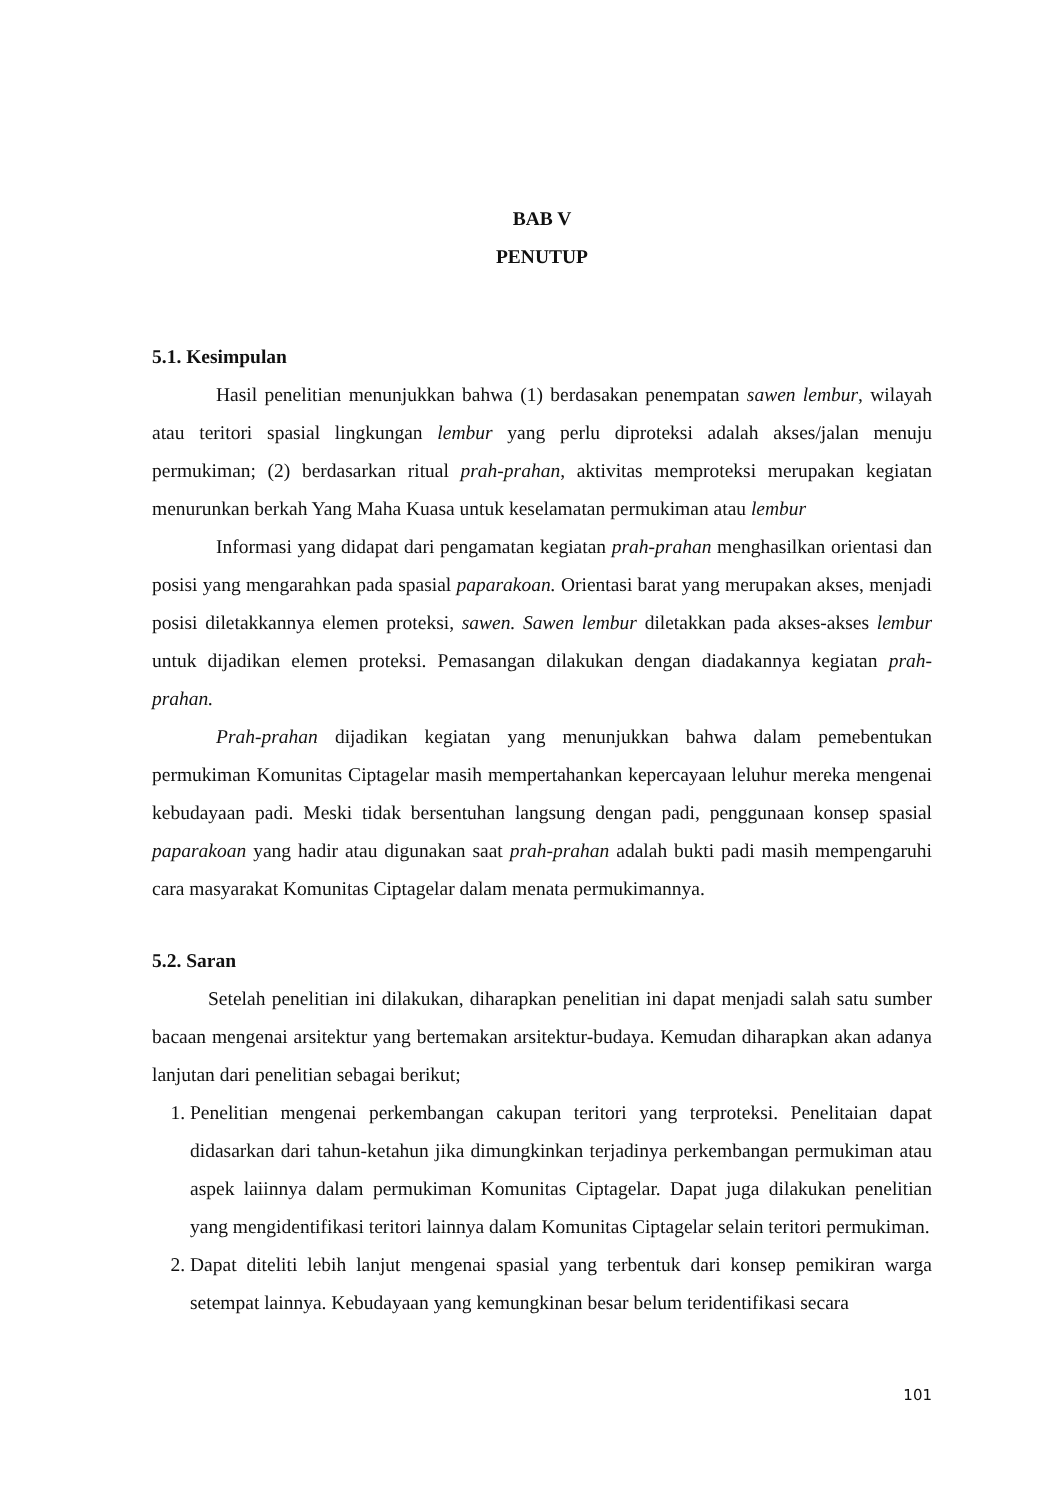BAB V
PENUTUP
5.1. Kesimpulan
Hasil penelitian menunjukkan bahwa (1) berdasakan penempatan sawen lembur, wilayah atau teritori spasial lingkungan lembur yang perlu diproteksi adalah akses/jalan menuju permukiman; (2) berdasarkan ritual prah-prahan, aktivitas memproteksi merupakan kegiatan menurunkan berkah Yang Maha Kuasa untuk keselamatan permukiman atau lembur
Informasi yang didapat dari pengamatan kegiatan prah-prahan menghasilkan orientasi dan posisi yang mengarahkan pada spasial paparakoan. Orientasi barat yang merupakan akses, menjadi posisi diletakkannya elemen proteksi, sawen. Sawen lembur diletakkan pada akses-akses lembur untuk dijadikan elemen proteksi. Pemasangan dilakukan dengan diadakannya kegiatan prah-prahan.
Prah-prahan dijadikan kegiatan yang menunjukkan bahwa dalam pemebentukan permukiman Komunitas Ciptagelar masih mempertahankan kepercayaan leluhur mereka mengenai kebudayaan padi. Meski tidak bersentuhan langsung dengan padi, penggunaan konsep spasial paparakoan yang hadir atau digunakan saat prah-prahan adalah bukti padi masih mempengaruhi cara masyarakat Komunitas Ciptagelar dalam menata permukimannya.
5.2. Saran
Setelah penelitian ini dilakukan, diharapkan penelitian ini dapat menjadi salah satu sumber bacaan mengenai arsitektur yang bertemakan arsitektur-budaya. Kemudan diharapkan akan adanya lanjutan dari penelitian sebagai berikut;
1. Penelitian mengenai perkembangan cakupan teritori yang terproteksi. Penelitaian dapat didasarkan dari tahun-ketahun jika dimungkinkan terjadinya perkembangan permukiman atau aspek laiinnya dalam permukiman Komunitas Ciptagelar. Dapat juga dilakukan penelitian yang mengidentifikasi teritori lainnya dalam Komunitas Ciptagelar selain teritori permukiman.
2. Dapat diteliti lebih lanjut mengenai spasial yang terbentuk dari konsep pemikiran warga setempat lainnya. Kebudayaan yang kemungkinan besar belum teridentifikasi secara
101